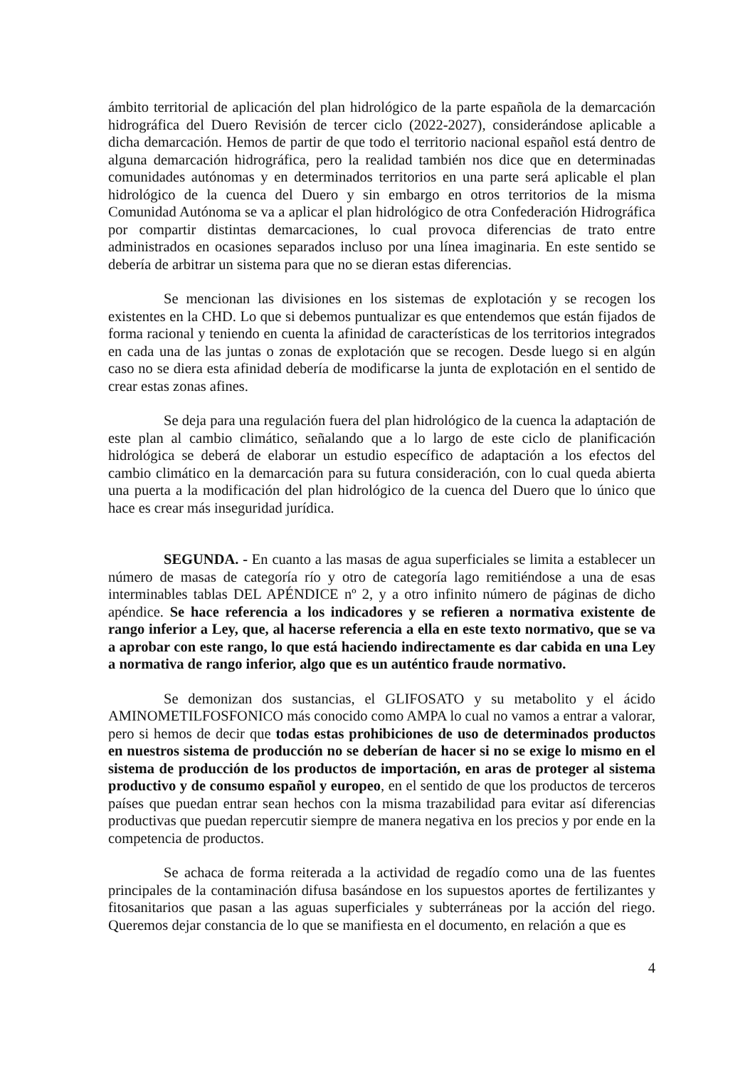ámbito territorial de aplicación del plan hidrológico de la parte española de la demarcación hidrográfica del Duero Revisión de tercer ciclo (2022-2027), considerándose aplicable a dicha demarcación. Hemos de partir de que todo el territorio nacional español está dentro de alguna demarcación hidrográfica, pero la realidad también nos dice que en determinadas comunidades autónomas y en determinados territorios en una parte será aplicable el plan hidrológico de la cuenca del Duero y sin embargo en otros territorios de la misma Comunidad Autónoma se va a aplicar el plan hidrológico de otra Confederación Hidrográfica por compartir distintas demarcaciones, lo cual provoca diferencias de trato entre administrados en ocasiones separados incluso por una línea imaginaria. En este sentido se debería de arbitrar un sistema para que no se dieran estas diferencias.
Se mencionan las divisiones en los sistemas de explotación y se recogen los existentes en la CHD. Lo que si debemos puntualizar es que entendemos que están fijados de forma racional y teniendo en cuenta la afinidad de características de los territorios integrados en cada una de las juntas o zonas de explotación que se recogen. Desde luego si en algún caso no se diera esta afinidad debería de modificarse la junta de explotación en el sentido de crear estas zonas afines.
Se deja para una regulación fuera del plan hidrológico de la cuenca la adaptación de este plan al cambio climático, señalando que a lo largo de este ciclo de planificación hidrológica se deberá de elaborar un estudio específico de adaptación a los efectos del cambio climático en la demarcación para su futura consideración, con lo cual queda abierta una puerta a la modificación del plan hidrológico de la cuenca del Duero que lo único que hace es crear más inseguridad jurídica.
SEGUNDA. - En cuanto a las masas de agua superficiales se limita a establecer un número de masas de categoría río y otro de categoría lago remitiéndose a una de esas interminables tablas DEL APÉNDICE nº 2, y a otro infinito número de páginas de dicho apéndice. Se hace referencia a los indicadores y se refieren a normativa existente de rango inferior a Ley, que, al hacerse referencia a ella en este texto normativo, que se va a aprobar con este rango, lo que está haciendo indirectamente es dar cabida en una Ley a normativa de rango inferior, algo que es un auténtico fraude normativo.
Se demonizan dos sustancias, el GLIFOSATO y su metabolito y el ácido AMINOMETILFOSFONICO más conocido como AMPA lo cual no vamos a entrar a valorar, pero si hemos de decir que todas estas prohibiciones de uso de determinados productos en nuestros sistema de producción no se deberían de hacer si no se exige lo mismo en el sistema de producción de los productos de importación, en aras de proteger al sistema productivo y de consumo español y europeo, en el sentido de que los productos de terceros países que puedan entrar sean hechos con la misma trazabilidad para evitar así diferencias productivas que puedan repercutir siempre de manera negativa en los precios y por ende en la competencia de productos.
Se achaca de forma reiterada a la actividad de regadío como una de las fuentes principales de la contaminación difusa basándose en los supuestos aportes de fertilizantes y fitosanitarios que pasan a las aguas superficiales y subterráneas por la acción del riego. Queremos dejar constancia de lo que se manifiesta en el documento, en relación a que es
4